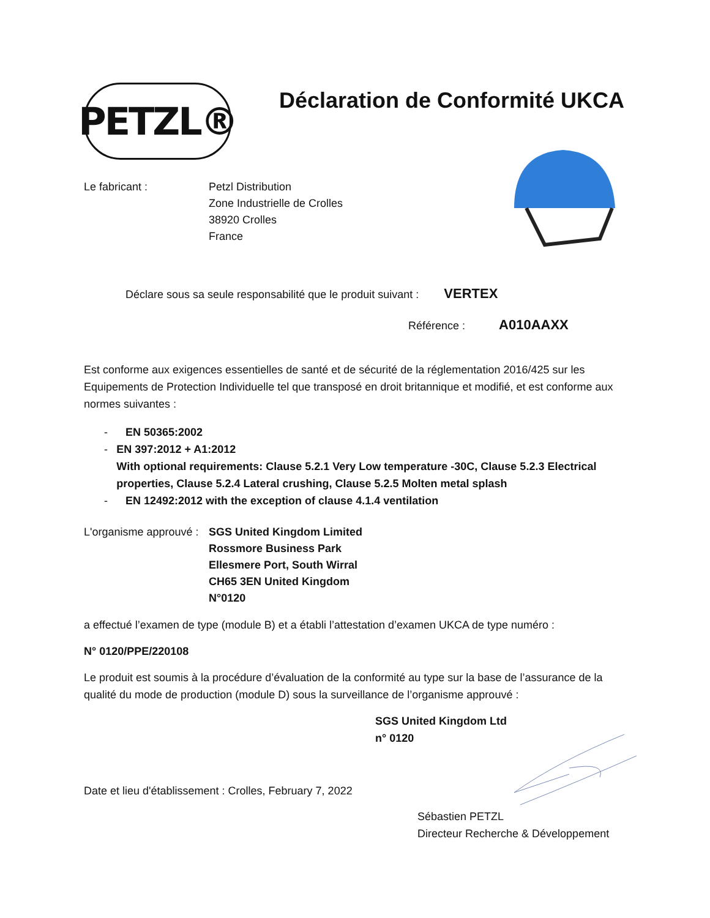PETZL®
Déclaration de Conformité UKCA
Le fabricant : Petzl Distribution
Zone Industrielle de Crolles
38920 Crolles
France
Déclare sous sa seule responsabilité que le produit suivant : VERTEX
Référence : A010AAXX
Est conforme aux exigences essentielles de santé et de sécurité de la réglementation 2016/425 sur les Equipements de Protection Individuelle tel que transposé en droit britannique et modifié, et est conforme aux normes suivantes :
- EN 50365:2002
- EN 397:2012 + A1:2012
With optional requirements: Clause 5.2.1 Very Low temperature -30C, Clause 5.2.3 Electrical properties, Clause 5.2.4 Lateral crushing, Clause 5.2.5 Molten metal splash
- EN 12492:2012 with the exception of clause 4.1.4 ventilation
L'organisme approuvé :
SGS United Kingdom Limited
Rossmore Business Park
Ellesmere Port, South Wirral
CH65 3EN United Kingdom
N°0120
a effectué l’examen de type (module B) et a établi l’attestation d’examen UKCA de type numéro :
N° 0120/PPE/220108
Le produit est soumis à la procédure d’évaluation de la conformité au type sur la base de l’assurance de la qualité du mode de production (module D) sous la surveillance de l’organisme approuvé :
SGS United Kingdom Ltd
n° 0120
Date et lieu d'établissement : Crolles, February 7, 2022
Sébastien PETZL
Directeur Recherche & Développement